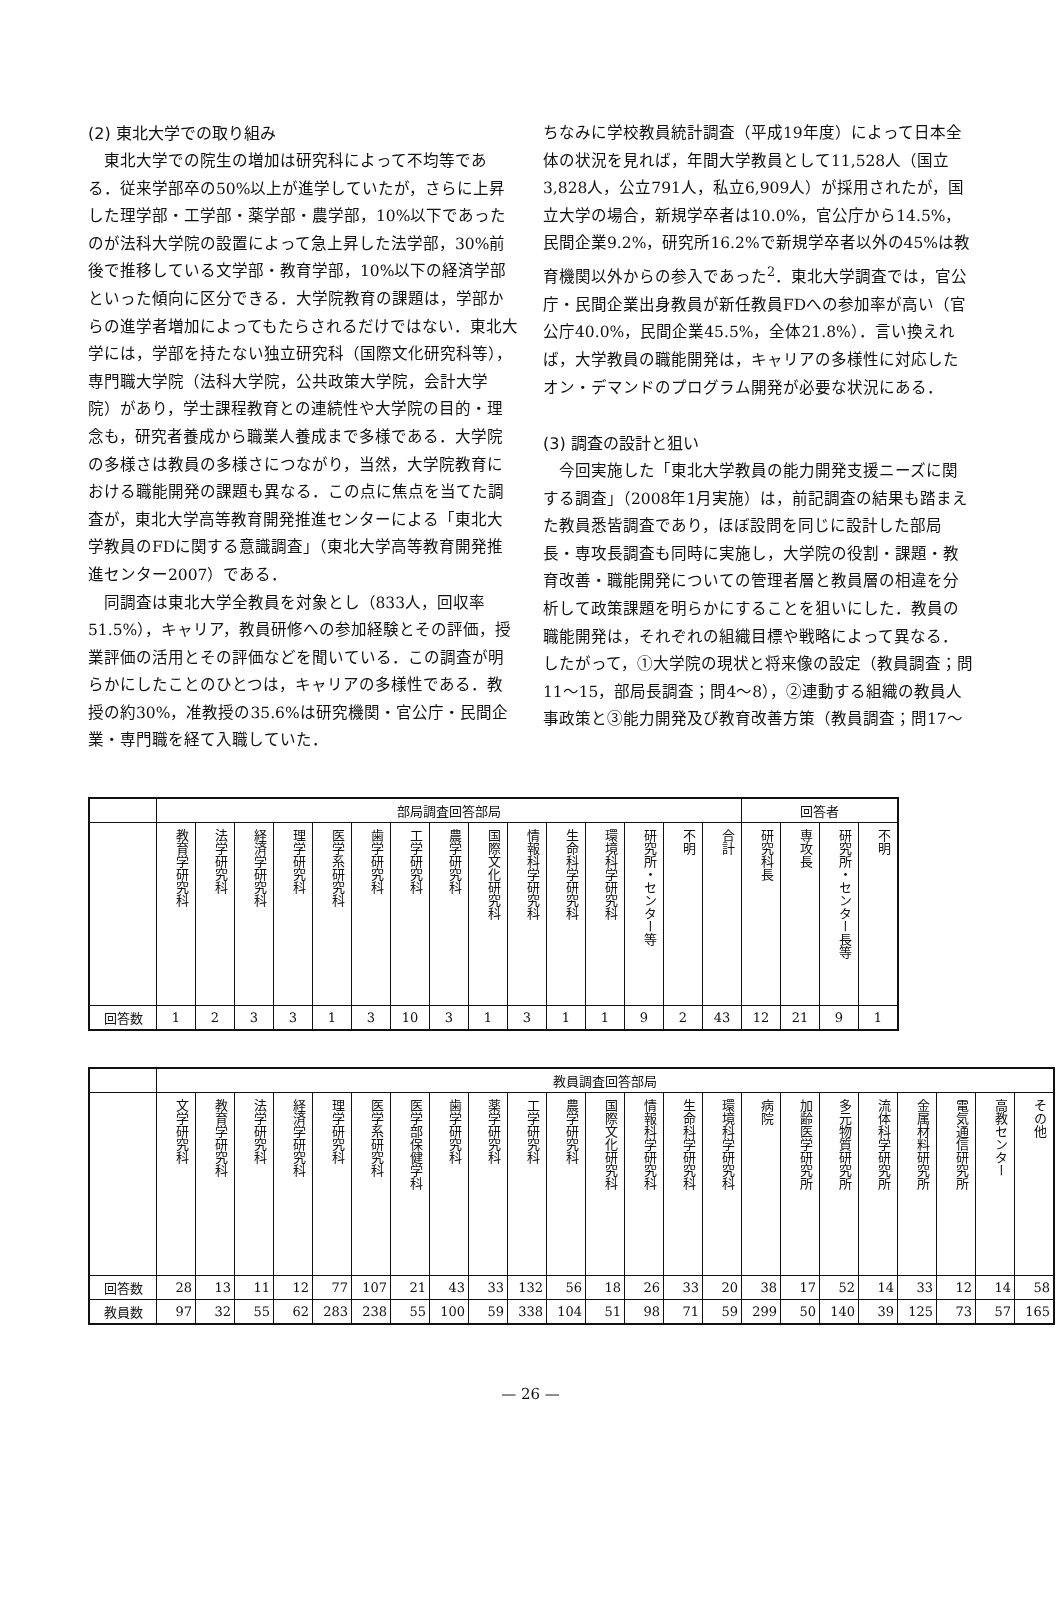(2) 東北大学での取り組み
東北大学での院生の増加は研究科によって不均等である．従来学部卒の50%以上が進学していたが，さらに上昇した理学部・工学部・薬学部・農学部，10%以下であったのが法科大学院の設置によって急上昇した法学部，30%前後で推移している文学部・教育学部，10%以下の経済学部といった傾向に区分できる．大学院教育の課題は，学部からの進学者増加によってもたらされるだけではない．東北大学には，学部を持たない独立研究科（国際文化研究科等），専門職大学院（法科大学院，公共政策大学院，会計大学院）があり，学士課程教育との連続性や大学院の目的・理念も，研究者養成から職業人養成まで多様である．大学院の多様さは教員の多様さにつながり，当然，大学院教育における職能開発の課題も異なる．この点に焦点を当てた調査が，東北大学高等教育開発推進センターによる「東北大学教員のFDに関する意識調査」（東北大学高等教育開発推進センター2007）である．
同調査は東北大学全教員を対象とし（833人，回収率51.5%），キャリア，教員研修への参加経験とその評価，授業評価の活用とその評価などを聞いている．この調査が明らかにしたことのひとつは，キャリアの多様性である．教授の約30%，准教授の35.6%は研究機関・官公庁・民間企業・専門職を経て入職していた．
ちなみに学校教員統計調査（平成19年度）によって日本全体の状況を見れば，年間大学教員として11,528人（国立3,828人，公立791人，私立6,909人）が採用されたが，国立大学の場合，新規学卒者は10.0%，官公庁から14.5%，民間企業9.2%，研究所16.2%で新規学卒者以外の45%は教育機関以外からの参入であった<sup>2</sup>．東北大学調査では，官公庁・民間企業出身教員が新任教員FDへの参加率が高い（官公庁40.0%，民間企業45.5%，全体21.8%）．言い換えれば，大学教員の職能開発は，キャリアの多様性に対応したオン・デマンドのプログラム開発が必要な状況にある．
(3) 調査の設計と狙い
今回実施した「東北大学教員の能力開発支援ニーズに関する調査」（2008年1月実施）は，前記調査の結果も踏まえた教員悉皆調査であり，ほぼ設問を同じに設計した部局長・専攻長調査も同時に実施し，大学院の役割・課題・教育改善・職能開発についての管理者層と教員層の相違を分析して政策課題を明らかにすることを狙いにした．教員の職能開発は，それぞれの組織目標や戦略によって異なる．したがって，①大学院の現状と将来像の設定（教員調査；問11～15，部局長調査；問4～8），②連動する組織の教員人事政策と③能力開発及び教育改善方策（教員調査；問17～
| | 部局調査回答部局 | | | | | | | | | | | | | | | 回答者 | | | |
| --- | --- | --- | --- | --- | --- | --- | --- | --- | --- | --- | --- | --- | --- | --- | --- | --- | --- | --- | --- |
| | 教育学研究科 | 法学研究科 | 経済学研究科 | 理学研究科 | 医学系研究科 | 歯学研究科 | 工学研究科 | 農学研究科 | 国際文化研究科 | 情報科学研究科 | 生命科学研究科 | 環境科学研究科 | 研究所・センター等 | 不明 | 合計 | 研究科長 | 専攻長 | 研究所・センター長等 | 不明 |
| 回答数 | 1 | 2 | 3 | 3 | 1 | 3 | 10 | 3 | 1 | 3 | 1 | 1 | 9 | 2 | 43 | 12 | 21 | 9 | 1 |
| | 教員調査回答部局 | | | | | | | | | | | | | | | | | | | | | | |
| --- | --- | --- | --- | --- | --- | --- | --- | --- | --- | --- | --- | --- | --- | --- | --- | --- | --- | --- | --- | --- | --- | --- | --- |
| | 文学研究科 | 教育学研究科 | 法学研究科 | 経済学研究科 | 理学研究科 | 医学系研究科 | 医学部保健学科 | 歯学研究科 | 薬学研究科 | 工学研究科 | 農学研究科 | 国際文化研究科 | 情報科学研究科 | 生命科学研究科 | 環境科学研究科 | 病院 | 加齢医学研究所 | 多元物質研究所 | 流体科学研究所 | 金属材料研究所 | 電気通信研究所 | 高教センター | その他 |
| 回答数 | 28 | 13 | 11 | 12 | 77 | 107 | 21 | 43 | 33 | 132 | 56 | 18 | 26 | 33 | 20 | 38 | 17 | 52 | 14 | 33 | 12 | 14 | 58 |
| 教員数 | 97 | 32 | 55 | 62 | 283 | 238 | 55 | 100 | 59 | 338 | 104 | 51 | 98 | 71 | 59 | 299 | 50 | 140 | 39 | 125 | 73 | 57 | 165 |
— 26 —